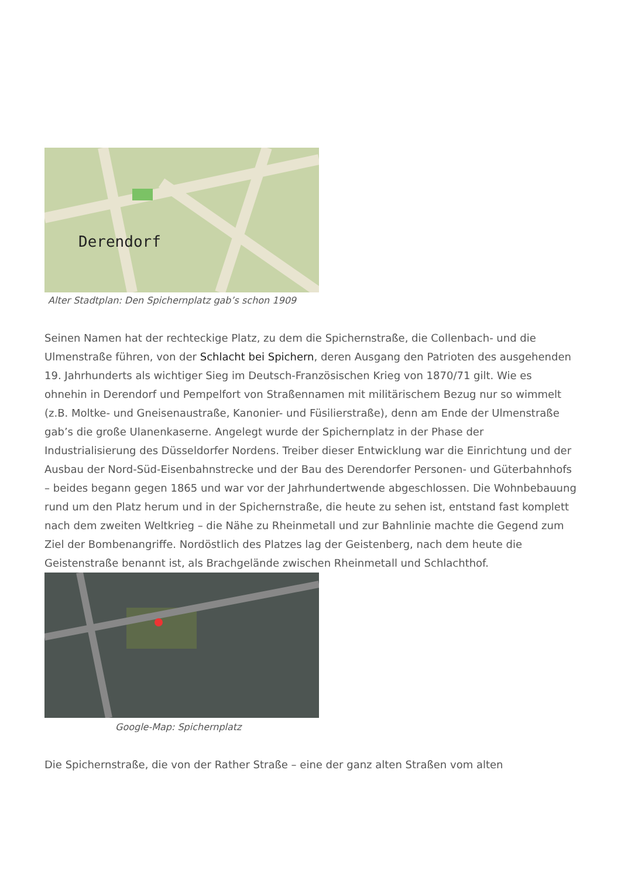Derendorf
Alter Stadtplan: Den Spichernplatz gab’s schon 1909
Seinen Namen hat der rechteckige Platz, zu dem die Spichernstraße, die Collenbach- und die Ulmenstraße führen, von der Schlacht bei Spichern, deren Ausgang den Patrioten des ausgehenden 19. Jahrhunderts als wichtiger Sieg im Deutsch-Französischen Krieg von 1870/71 gilt. Wie es ohnehin in Derendorf und Pempelfort von Straßennamen mit militärischem Bezug nur so wimmelt (z.B. Moltke- und Gneisenaustraße, Kanonier- und Füsilierstraße), denn am Ende der Ulmenstraße gab’s die große Ulanenkaserne. Angelegt wurde der Spichernplatz in der Phase der Industrialisierung des Düsseldorfer Nordens. Treiber dieser Entwicklung war die Einrichtung und der Ausbau der Nord-Süd-Eisenbahnstrecke und der Bau des Derendorfer Personen- und Güterbahnhofs – beides begann gegen 1865 und war vor der Jahrhundertwende abgeschlossen. Die Wohnbebauung rund um den Platz herum und in der Spichernstraße, die heute zu sehen ist, entstand fast komplett nach dem zweiten Weltkrieg – die Nähe zu Rheinmetall und zur Bahnlinie machte die Gegend zum Ziel der Bombenangriffe. Nordöstlich des Platzes lag der Geistenberg, nach dem heute die Geistenstraße benannt ist, als Brachgelände zwischen Rheinmetall und Schlachthof.
Google-Map: Spichernplatz
Die Spichernstraße, die von der Rather Straße – eine der ganz alten Straßen vom alten